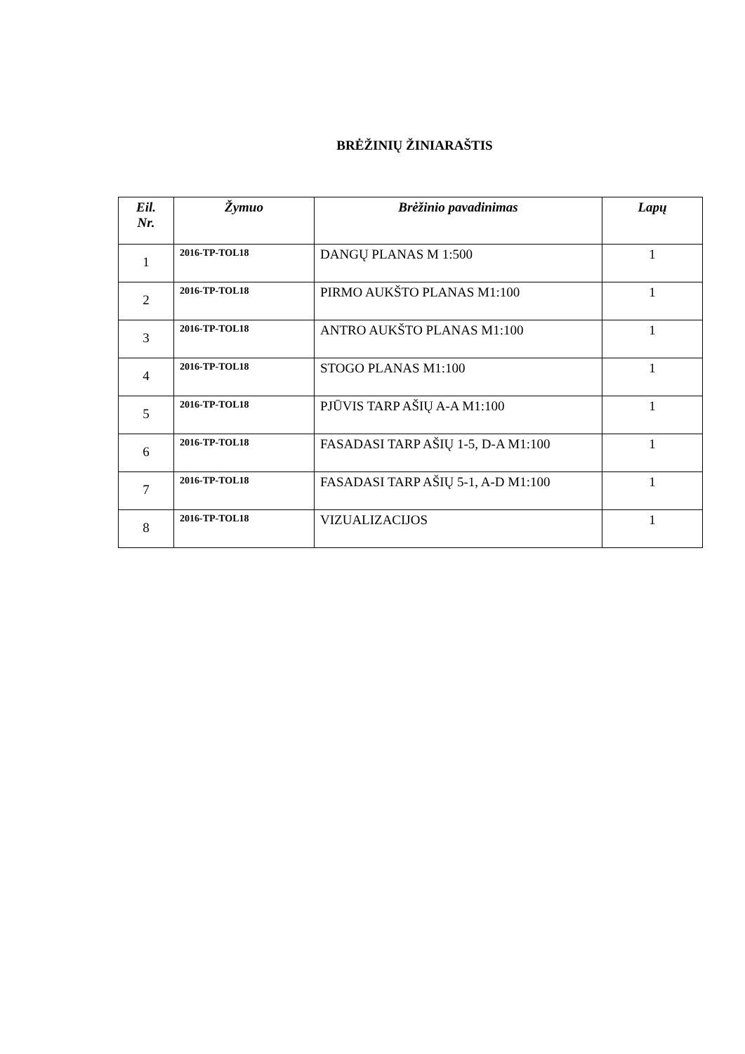BRĖŽINIŲ ŽINIARAŠTIS
| Eil. Nr. | Žymuo | Brėžinio pavadinimas | Lapų |
| --- | --- | --- | --- |
| 1 | 2016-TP-TOL18 | DANGŲ PLANAS M 1:500 | 1 |
| 2 | 2016-TP-TOL18 | PIRMO AUKŠTO PLANAS M1:100 | 1 |
| 3 | 2016-TP-TOL18 | ANTRO AUKŠTO PLANAS M1:100 | 1 |
| 4 | 2016-TP-TOL18 | STOGO PLANAS M1:100 | 1 |
| 5 | 2016-TP-TOL18 | PJŪVIS TARP AŠIŲ A-A M1:100 | 1 |
| 6 | 2016-TP-TOL18 | FASADASI TARP AŠIŲ 1-5, D-A M1:100 | 1 |
| 7 | 2016-TP-TOL18 | FASADASI TARP AŠIŲ 5-1, A-D M1:100 | 1 |
| 8 | 2016-TP-TOL18 | VIZUALIZACIJOS | 1 |